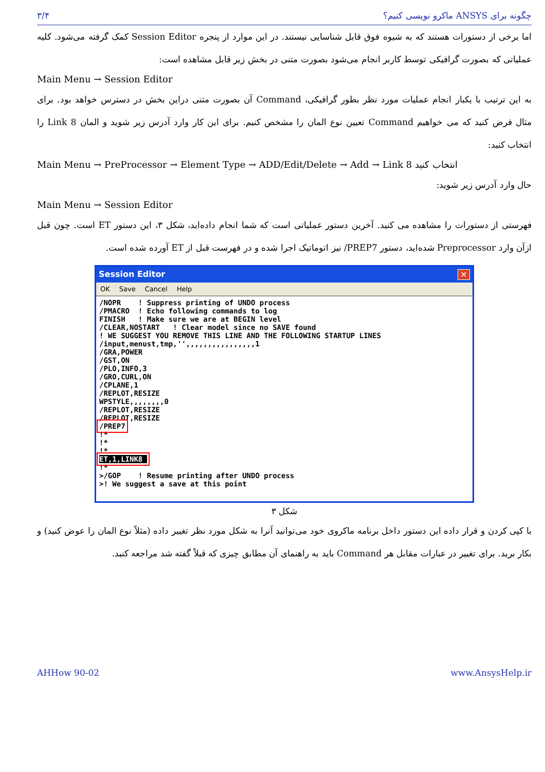۳/۴ چگونه برای ANSYS ماکرو نویسی کنیم؟
اما برخی از دستورات هستند که به شیوه فوق قابل شناسایی نیستند. در این موارد از پنجره Session Editor کمک گرفته می‌شود. کلیه عملیاتی که بصورت گرافیکی توسط کاربر انجام می‌شود بصورت متنی در بخش زیر قابل مشاهده است:
Main Menu → Session Editor
به این ترتیب با یکبار انجام عملیات مورد نظر بطور گرافیکی، Command آن بصورت متنی دراین بخش در دسترس خواهد بود. برای مثال فرض کنید که می خواهیم Command تعیین نوع المان را مشخص کنیم. برای این کار وارد آدرس زیر شوید و المان Link 8 را انتخاب کنید:
Main Menu → PreProcessor → Element Type → ADD/Edit/Delete → Add → Link 8 انتخاب کنید
حال وارد آدرس زیر شوید:
Main Menu → Session Editor
فهرستی از دستورات را مشاهده می کنید. آخرین دستور عملیاتی است که شما انجام داده‌اید، شکل ۳، این دستور ET است. چون قبل ازآن وارد Preprocessor شده‌اید، دستور PREP7/ نیز اتوماتیک اجرا شده و در فهرست قبل از ET آورده شده است.
Session Editor ✕
OK Save Cancel Help
/NOPR    ! Suppress printing of UNDO process
/PMACRO  ! Echo following commands to log
FINISH   ! Make sure we are at BEGIN level
/CLEAR,NOSTART   ! Clear model since no SAVE found
! WE SUGGEST YOU REMOVE THIS LINE AND THE FOLLOWING STARTUP LINES
/input,menust,tmp,'',,,,,,,,,,,,,,,,1
/GRA,POWER
/GST,ON
/PLO,INFO,3
/GRO,CURL,ON
/CPLANE,1
/REPLOT,RESIZE
WPSTYLE,,,,,,,,0
/REPLOT,RESIZE
/REPLOT,RESIZE
/PREP7
!*
!*
!*
ET,1,LINK8 
!*
>/GOP    ! Resume printing after UNDO process
>! We suggest a save at this point
شکل ۳
با کپی کردن و قرار داده این دستور داخل برنامه ماکروی خود می‌توانید آنرا به شکل مورد نظر تغییر داده (مثلاً نوع المان را عوض کنید) و بکار برید. برای تغییر در عبارات مقابل هر Command باید به راهنمای آن مطابق چیزی که قبلاً گفته شد مراجعه کنید.
AHHow 90-02 www.AnsysHelp.ir